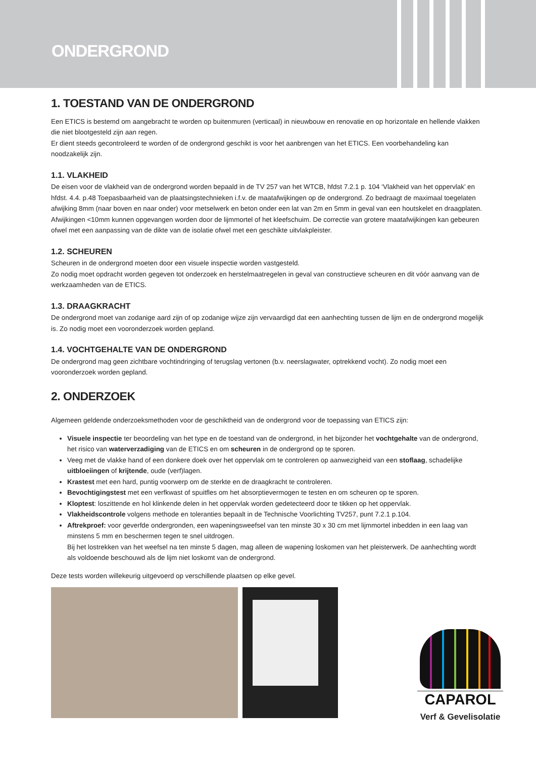ONDERGROND
1. TOESTAND VAN DE ONDERGROND
Een ETICS is bestemd om aangebracht te worden op buitenmuren (verticaal) in nieuwbouw en renovatie en op horizontale en hellende vlakken die niet blootgesteld zijn aan regen.
Er dient steeds gecontroleerd te worden of de ondergrond geschikt is voor het aanbrengen van het ETICS. Een voorbehandeling kan noodzakelijk zijn.
1.1. VLAKHEID
De eisen voor de vlakheid van de ondergrond worden bepaald in de TV 257 van het WTCB, hfdst 7.2.1 p. 104 ‘Vlakheid van het oppervlak’ en hfdst. 4.4. p.48 Toepasbaarheid van de plaatsingstechnieken i.f.v. de maatafwijkingen op de ondergrond. Zo bedraagt de maximaal toegelaten afwijking 8mm (naar boven en naar onder) voor metselwerk en beton onder een lat van 2m en 5mm in geval van een houtskelet en draagplaten. Afwijkingen <10mm kunnen opgevangen worden door de lijmmortel of het kleefschuim. De correctie van grotere maatafwijkingen kan gebeuren ofwel met een aanpassing van de dikte van de isolatie ofwel met een geschikte uitvlakpleister.
1.2. SCHEUREN
Scheuren in de ondergrond moeten door een visuele inspectie worden vastgesteld.
Zo nodig moet opdracht worden gegeven tot onderzoek en herstelmaatregelen in geval van constructieve scheuren en dit vóór aanvang van de werkzaamheden van de ETICS.
1.3. DRAAGKRACHT
De ondergrond moet van zodanige aard zijn of op zodanige wijze zijn vervaardigd dat een aanhechting tussen de lijm en de ondergrond mogelijk is. Zo nodig moet een vooronderzoek worden gepland.
1.4. VOCHTGEHALTE VAN DE ONDERGROND
De ondergrond mag geen zichtbare vochtindringing of terugslag vertonen (b.v. neerslagwater, optrekkend vocht). Zo nodig moet een vooronderzoek worden gepland.
2. ONDERZOEK
Algemeen geldende onderzoeksmethoden voor de geschiktheid van de ondergrond voor de toepassing van ETICS zijn:
Visuele inspectie ter beoordeling van het type en de toestand van de ondergrond, in het bijzonder het vochtgehalte van de ondergrond, het risico van waterverzadiging van de ETICS en om scheuren in de ondergrond op te sporen.
Veeg met de vlakke hand of een donkere doek over het oppervlak om te controleren op aanwezigheid van een stoflaag, schadelijke uitbloeiingen of krijtende, oude (verf)lagen.
Krastest met een hard, puntig voorwerp om de sterkte en de draagkracht te controleren.
Bevochtigingstest met een verfkwast of spuitfles om het absorptievermogen te testen en om scheuren op te sporen.
Kloptest: loszittende en hol klinkende delen in het oppervlak worden gedetecteerd door te tikken op het oppervlak.
Vlakheidscontrole volgens methode en toleranties bepaalt in de Technische Voorlichting TV257, punt 7.2.1 p.104.
Aftrekproef: voor geverfde ondergronden, een wapeningsweefsel van ten minste 30 x 30 cm met lijmmortel inbedden in een laag van minstens 5 mm en beschermen tegen te snel uitdrogen.
Bij het lostrekken van het weefsel na ten minste 5 dagen, mag alleen de wapening loskomen van het pleisterwerk. De aanhechting wordt als voldoende beschouwd als de lijm niet loskomt van de ondergrond.
Deze tests worden willekeurig uitgevoerd op verschillende plaatsen op elke gevel.
CAPAROL
Verf & Gevelisolatie